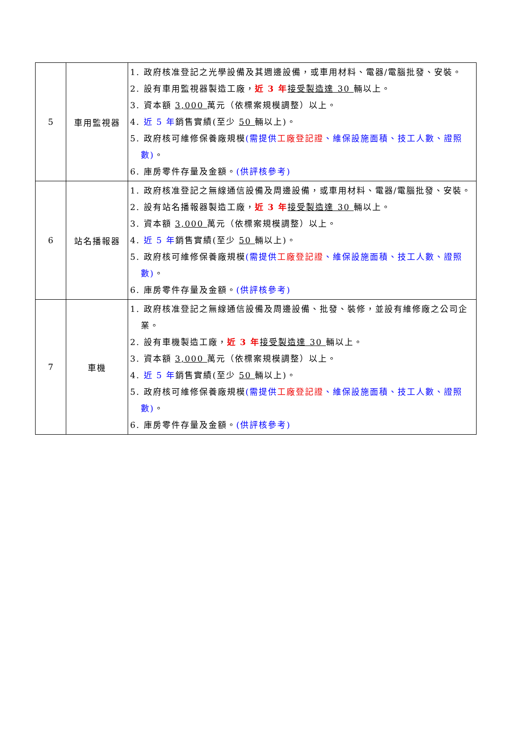| 5 | 車用監視器 | 1. 政府核准登記之光學設備及其週邊設備，或車用材料、電器/電腦批發、安裝。 2. 設有車用監視器製造工廠， 近 3 年 接受製造達 30 輛以上。 3. 資本額 3,000 萬元（依標案規模調整）以上。 4. 近 5 年 銷售實績(至少 50 輛以上)。 5. 政府核可維修保養廠規模 (需提供 工廠登記證 、維保設施面積、技工人數、證照數) 。 6. 庫房零件存量及金額。 (供評核參考) |
| 6 | 站名播報器 | 1. 政府核准登記之無線通信設備及周邊設備，或車用材料、電器/電腦批發、安裝。 2. 設有站名播報器製造工廠， 近 3 年 接受製造達 30 輛以上。 3. 資本額 3,000 萬元（依標案規模調整）以上。 4. 近 5 年 銷售實績(至少 50 輛以上)。 5. 政府核可維修保養廠規模 (需提供 工廠登記證 、維保設施面積、技工人數、證照數) 。 6. 庫房零件存量及金額。 (供評核參考) |
| 7 | 車機 | 1. 政府核准登記之無線通信設備及周邊設備、批發、裝修，並設有維修廠之公司企業。 2. 設有車機製造工廠， 近 3 年 接受製造達 30 輛以上。 3. 資本額 3,000 萬元（依標案規模調整）以上。 4. 近 5 年 銷售實績(至少 50 輛以上)。 5. 政府核可維修保養廠規模 (需提供 工廠登記證 、維保設施面積、技工人數、證照數) 。 6. 庫房零件存量及金額。 (供評核參考) |